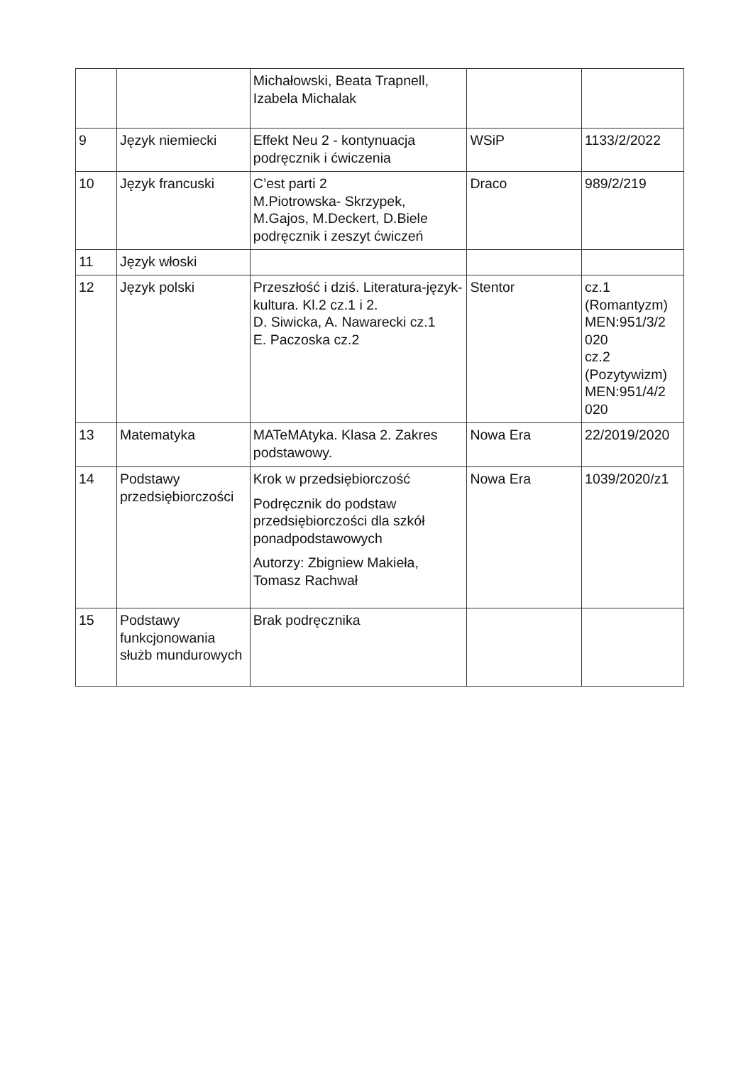| | | Michałowski, Beata Trapnell, Izabela Michalak | | |
| 9 | Język niemiecki | Effekt Neu 2 - kontynuacja podręcznik i ćwiczenia | WSiP | 1133/2/2022 |
| 10 | Język francuski | C’est parti 2 M.Piotrowska- Skrzypek, M.Gajos, M.Deckert, D.Biele podręcznik i zeszyt ćwiczeń | Draco | 989/2/219 |
| 11 | Język włoski | | | |
| 12 | Język polski | Przeszłość i dziś. Literatura-język-kultura. Kl.2 cz.1 i 2. D. Siwicka, A. Nawarecki cz.1 E. Paczoska cz.2 | Stentor | cz.1 (Romantyzm) MEN:951/3/2 020 cz.2 (Pozytywizm) MEN:951/4/2 020 |
| 13 | Matematyka | MATeMAtyka. Klasa 2. Zakres podstawowy. | Nowa Era | 22/2019/2020 |
| 14 | Podstawy przedsiębiorczości | Krok w przedsiębiorczość Podręcznik do podstaw przedsiębiorczości dla szkół ponadpodstawowych Autorzy: Zbigniew Makieła, Tomasz Rachwał | Nowa Era | 1039/2020/z1 |
| 15 | Podstawy funkcjonowania służb mundurowych | Brak podręcznika | | |